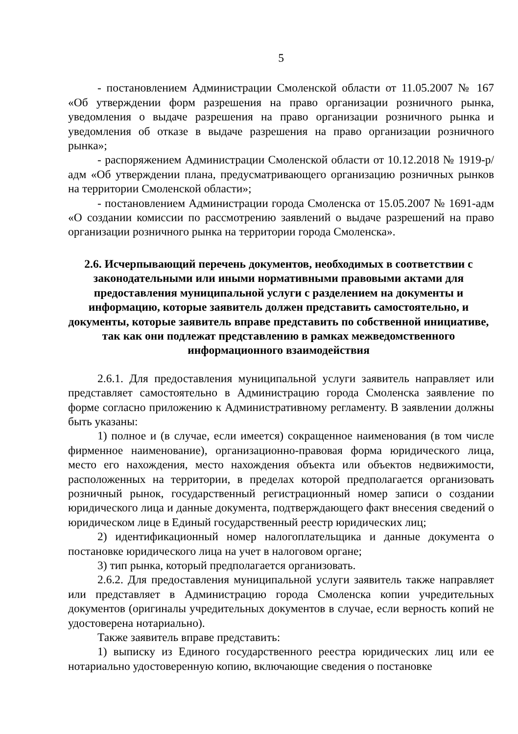5
- постановлением Администрации Смоленской области от 11.05.2007 № 167 «Об утверждении форм разрешения на право организации розничного рынка, уведомления о выдаче разрешения на право организации розничного рынка и уведомления об отказе в выдаче разрешения на право организации розничного рынка»;
- распоряжением Администрации Смоленской области от 10.12.2018 № 1919-р/адм «Об утверждении плана, предусматривающего организацию розничных рынков на территории Смоленской области»;
- постановлением Администрации города Смоленска от 15.05.2007 № 1691-адм «О создании комиссии по рассмотрению заявлений о выдаче разрешений на право организации розничного рынка на территории города Смоленска».
2.6. Исчерпывающий перечень документов, необходимых в соответствии с законодательными или иными нормативными правовыми актами для предоставления муниципальной услуги с разделением на документы и информацию, которые заявитель должен представить самостоятельно, и документы, которые заявитель вправе представить по собственной инициативе, так как они подлежат представлению в рамках межведомственного информационного взаимодействия
2.6.1. Для предоставления муниципальной услуги заявитель направляет или представляет самостоятельно в Администрацию города Смоленска заявление по форме согласно приложению к Административному регламенту. В заявлении должны быть указаны:
1) полное и (в случае, если имеется) сокращенное наименования (в том числе фирменное наименование), организационно-правовая форма юридического лица, место его нахождения, место нахождения объекта или объектов недвижимости, расположенных на территории, в пределах которой предполагается организовать розничный рынок, государственный регистрационный номер записи о создании юридического лица и данные документа, подтверждающего факт внесения сведений о юридическом лице в Единый государственный реестр юридических лиц;
2) идентификационный номер налогоплательщика и данные документа о постановке юридического лица на учет в налоговом органе;
3) тип рынка, который предполагается организовать.
2.6.2. Для предоставления муниципальной услуги заявитель также направляет или представляет в Администрацию города Смоленска копии учредительных документов (оригиналы учредительных документов в случае, если верность копий не удостоверена нотариально).
Также заявитель вправе представить:
1) выписку из Единого государственного реестра юридических лиц или ее нотариально удостоверенную копию, включающие сведения о постановке